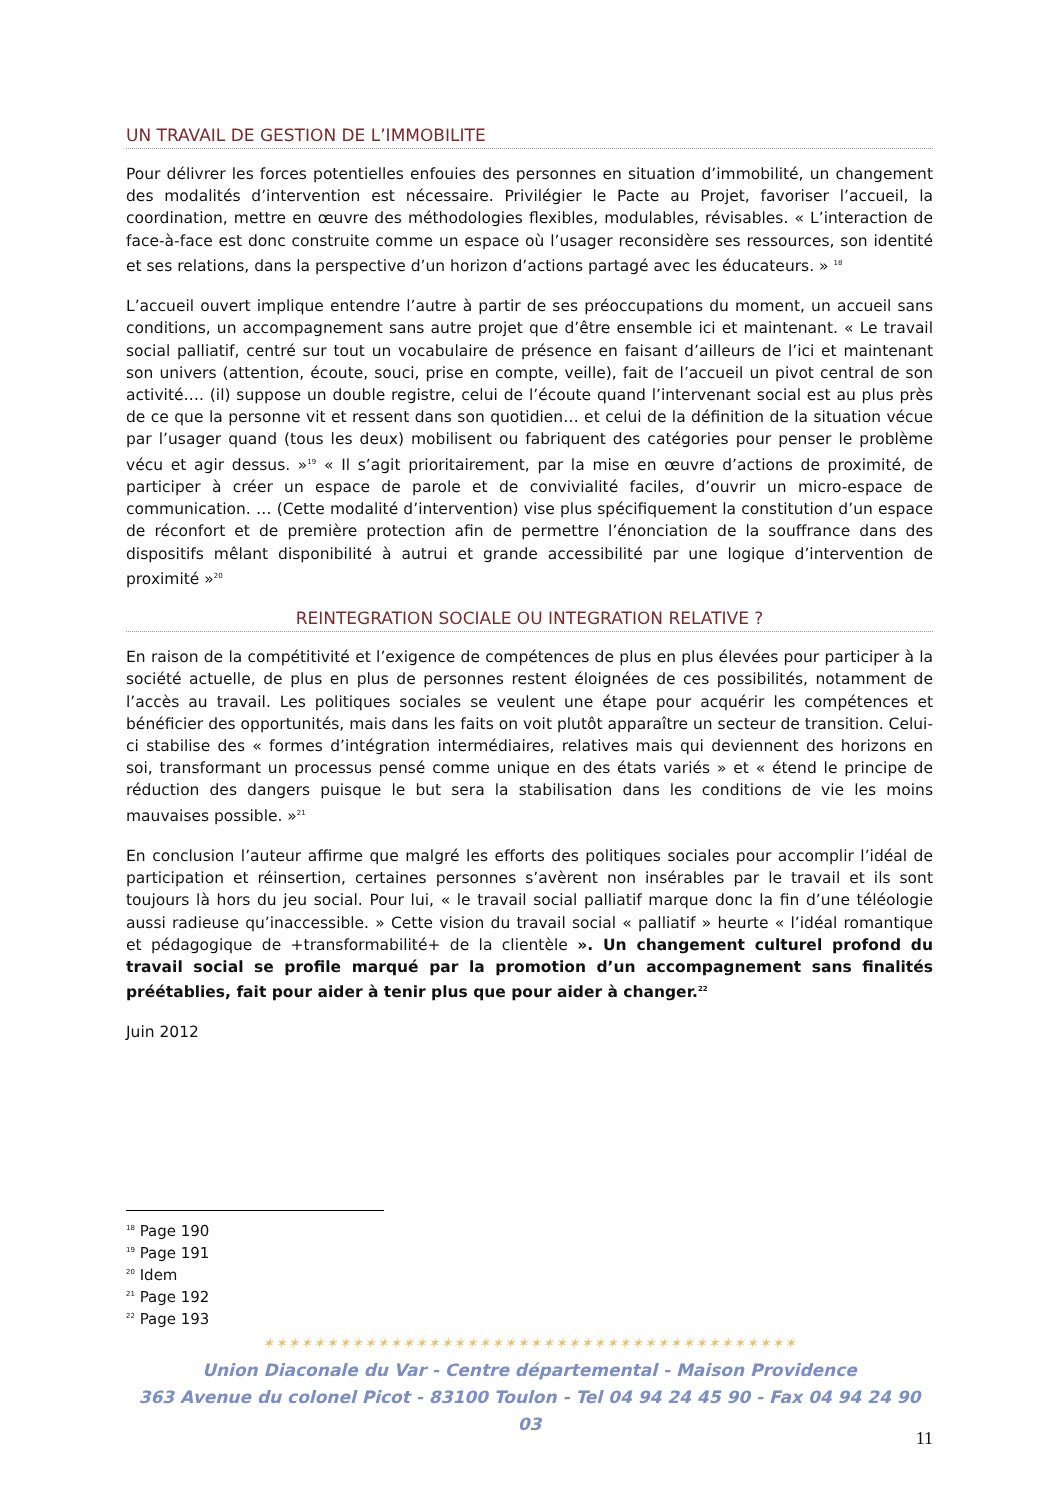UN TRAVAIL DE GESTION DE L’IMMOBILITE
Pour délivrer les forces potentielles enfouies des personnes en situation d’immobilité, un changement des modalités d’intervention est nécessaire. Privilégier le Pacte au Projet, favoriser l’accueil, la coordination, mettre en œuvre des méthodologies flexibles, modulables, révisables. « L’interaction de face-à-face est donc construite comme un espace où l’usager reconsidère ses ressources, son identité et ses relations, dans la perspective d’un horizon d’actions partagé avec les éducateurs. » <sup>18</sup>
L’accueil ouvert implique entendre l’autre à partir de ses préoccupations du moment, un accueil sans conditions, un accompagnement sans autre projet que d’être ensemble ici et maintenant. « Le travail social palliatif, centré sur tout un vocabulaire de présence en faisant d’ailleurs de l’ici et maintenant son univers (attention, écoute, souci, prise en compte, veille), fait de l’accueil un pivot central de son activité…. (il) suppose un double registre, celui de l’écoute quand l’intervenant social est au plus près de ce que la personne vit et ressent dans son quotidien… et celui de la définition de la situation vécue par l’usager quand (tous les deux) mobilisent ou fabriquent des catégories pour penser le problème vécu et agir dessus. »<sup>19</sup> « Il s’agit prioritairement, par la mise en œuvre d’actions de proximité, de participer à créer un espace de parole et de convivialité faciles, d’ouvrir un micro-espace de communication. … (Cette modalité d’intervention) vise plus spécifiquement la constitution d’un espace de réconfort et de première protection afin de permettre l’énonciation de la souffrance dans des dispositifs mêlant disponibilité à autrui et grande accessibilité par une logique d’intervention de proximité »<sup>20</sup>
REINTEGRATION SOCIALE OU INTEGRATION RELATIVE ?
En raison de la compétitivité et l’exigence de compétences de plus en plus élevées pour participer à la société actuelle, de plus en plus de personnes restent éloignées de ces possibilités, notamment de l’accès au travail. Les politiques sociales se veulent une étape pour acquérir les compétences et bénéficier des opportunités, mais dans les faits on voit plutôt apparaître un secteur de transition. Celui-ci stabilise des « formes d’intégration intermédiaires, relatives mais qui deviennent des horizons en soi, transformant un processus pensé comme unique en des états variés » et « étend le principe de réduction des dangers puisque le but sera la stabilisation dans les conditions de vie les moins mauvaises possible. »<sup>21</sup>
En conclusion l’auteur affirme que malgré les efforts des politiques sociales pour accomplir l’idéal de participation et réinsertion, certaines personnes s’avèrent non insérables par le travail et ils sont toujours là hors du jeu social. Pour lui, « le travail social palliatif marque donc la fin d’une téléologie aussi radieuse qu’inaccessible. » Cette vision du travail social « palliatif » heurte « l’idéal romantique et pédagogique de +transformabilité+ de la clientèle ». Un changement culturel profond du travail social se profile marqué par la promotion d’un accompagnement sans finalités préétablies, fait pour aider à tenir plus que pour aider à changer.<sup>22</sup>
Juin 2012
<sup>18</sup> Page 190
<sup>19</sup> Page 191
<sup>20</sup> Idem
<sup>21</sup> Page 192
<sup>22</sup> Page 193
✶✶✶✶✶✶✶✶✶✶✶✶✶✶✶✶✶✶✶✶✶✶✶✶✶✶✶✶✶✶✶✶✶✶✶✶✶✶✶✶✶✶
Union Diaconale du Var - Centre départemental - Maison Providence
363 Avenue du colonel Picot - 83100 Toulon - Tel 04 94 24 45 90 - Fax 04 94 24 90 03
11